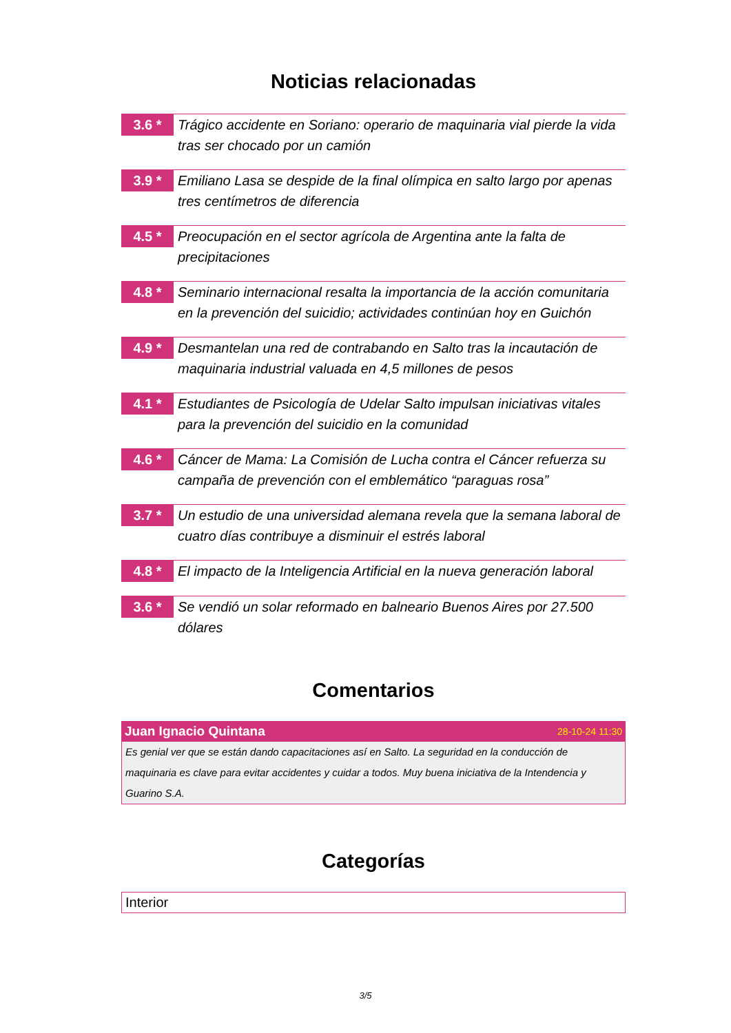Noticias relacionadas
3.6 *
Trágico accidente en Soriano: operario de maquinaria vial pierde la vida tras ser chocado por un camión
3.9 *
Emiliano Lasa se despide de la final olímpica en salto largo por apenas tres centímetros de diferencia
4.5 *
Preocupación en el sector agrícola de Argentina ante la falta de precipitaciones
4.8 *
Seminario internacional resalta la importancia de la acción comunitaria en la prevención del suicidio; actividades continúan hoy en Guichón
4.9 *
Desmantelan una red de contrabando en Salto tras la incautación de maquinaria industrial valuada en 4,5 millones de pesos
4.1 *
Estudiantes de Psicología de Udelar Salto impulsan iniciativas vitales para la prevención del suicidio en la comunidad
4.6 *
Cáncer de Mama: La Comisión de Lucha contra el Cáncer refuerza su campaña de prevención con el emblemático “paraguas rosa”
3.7 *
Un estudio de una universidad alemana revela que la semana laboral de cuatro días contribuye a disminuir el estrés laboral
4.8 *
El impacto de la Inteligencia Artificial en la nueva generación laboral
3.6 *
Se vendió un solar reformado en balneario Buenos Aires por 27.500 dólares
Comentarios
Juan Ignacio Quintana 28-10-24 11:30
Es genial ver que se están dando capacitaciones así en Salto. La seguridad en la conducción de maquinaria es clave para evitar accidentes y cuidar a todos. Muy buena iniciativa de la Intendencia y Guarino S.A.
Categorías
Interior
3/5